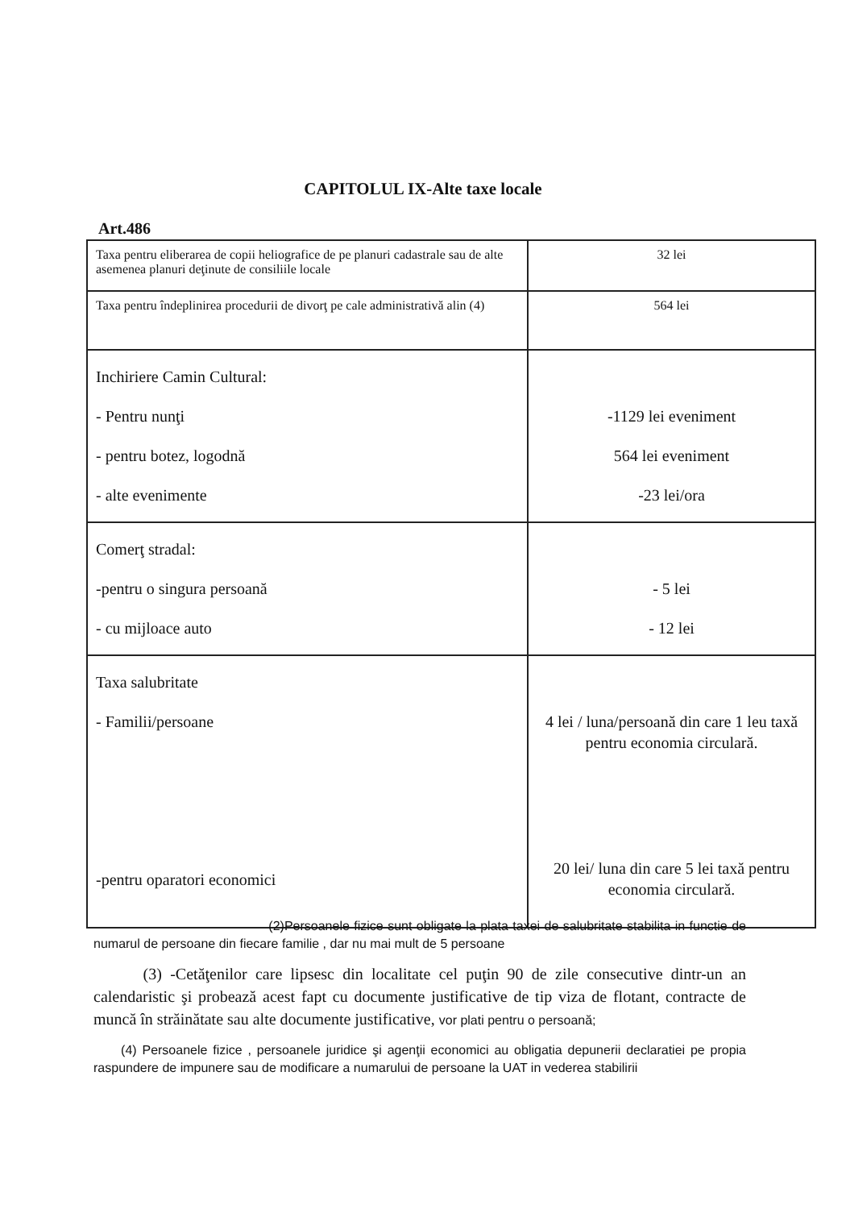CAPITOLUL IX-Alte taxe locale
Art.486
| Taxa pentru eliberarea de copii heliografice de pe planuri cadastrale sau de alte asemenea planuri deţinute de consiliile locale | 32 lei |
| Taxa pentru îndeplinirea procedurii de divorţ pe cale administrativă alin (4) | 564 lei |
| Inchiriere Camin Cultural: - Pentru nunţi - pentru botez, logodnă - alte evenimente | -1129 lei eveniment 564 lei eveniment -23 lei/ora |
| Comerţ stradal: -pentru o singura persoană - cu mijloace auto | - 5 lei - 12 lei |
| Taxa salubritate - Familii/persoane -pentru oparatori economici | 4 lei / luna/persoană din care 1 leu taxă pentru economia circulară. 20 lei/ luna din care 5 lei taxă pentru economia circulară. |
(2)Persoanele fizice sunt obligate la plata taxei de salubritate stabilita in functie de numarul de persoane din fiecare familie , dar nu mai mult de 5 persoane
(3) -Cetăţenilor care lipsesc din localitate cel puţin 90 de zile consecutive dintr-un an calendaristic şi probează acest fapt cu documente justificative de tip viza de flotant, contracte de muncă în străinătate sau alte documente justificative, vor plati pentru o persoană;
(4) Persoanele fizice , persoanele juridice şi agenţii economici au obligatia depunerii declaratiei pe propia raspundere de impunere sau de modificare a numarului de persoane la UAT in vederea stabilirii